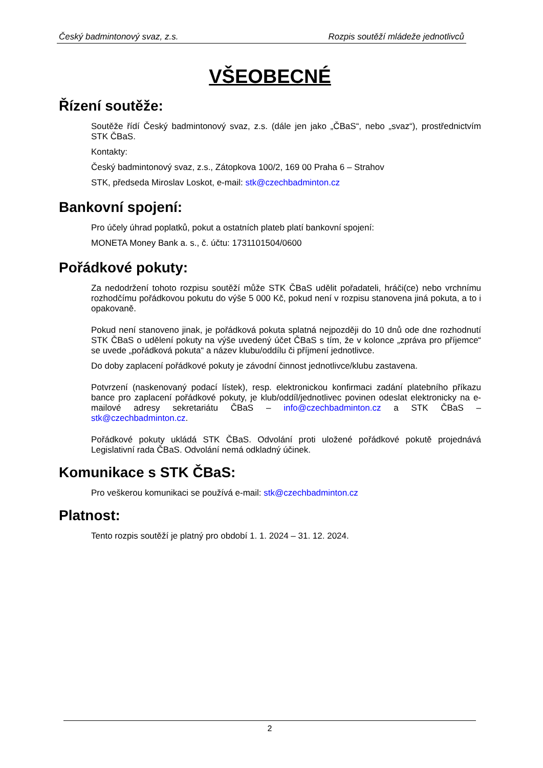Český badmintonový svaz, z.s. Rozpis soutěží mládeže jednotlivců
VŠEOBECNÉ
Řízení soutěže:
Soutěže řídí Český badmintonový svaz, z.s. (dále jen jako „ČBaS“, nebo „svaz“), prostřednictvím STK ČBaS.
Kontakty:
Český badmintonový svaz, z.s., Zátopkova 100/2, 169 00 Praha 6 – Strahov
STK, předseda Miroslav Loskot, e-mail: stk@czechbadminton.cz
Bankovní spojení:
Pro účely úhrad poplatků, pokut a ostatních plateb platí bankovní spojení:
MONETA Money Bank a. s., č. účtu: 1731101504/0600
Pořádkové pokuty:
Za nedodržení tohoto rozpisu soutěží může STK ČBaS udělit pořadateli, hráči(ce) nebo vrchnímu rozhodčímu pořádkovou pokutu do výše 5 000 Kč, pokud není v rozpisu stanovena jiná pokuta, a to i opakovaně.
Pokud není stanoveno jinak, je pořádková pokuta splatná nejpozději do 10 dnů ode dne rozhodnutí STK ČBaS o udělení pokuty na výše uvedený účet ČBaS s tím, že v kolonce „zpráva pro příjemce“ se uvede „pořádková pokuta“ a název klubu/oddílu či příjmení jednotlivce.
Do doby zaplacení pořádkové pokuty je závodní činnost jednotlivce/klubu zastavena.
Potvrzení (naskenovaný podací lístek), resp. elektronickou konfirmaci zadání platebního příkazu bance pro zaplacení pořádkové pokuty, je klub/oddíl/jednotlivec povinen odeslat elektronicky na e-mailové adresy sekretariátu ČBaS – info@czechbadminton.cz a STK ČBaS – stk@czechbadminton.cz.
Pořádkové pokuty ukládá STK ČBaS. Odvolání proti uložené pořádkové pokutě projednává Legislativní rada ČBaS. Odvolání nemá odkladný účinek.
Komunikace s STK ČBaS:
Pro veškerou komunikaci se používá e-mail: stk@czechbadminton.cz
Platnost:
Tento rozpis soutěží je platný pro období 1. 1. 2024 – 31. 12. 2024.
2